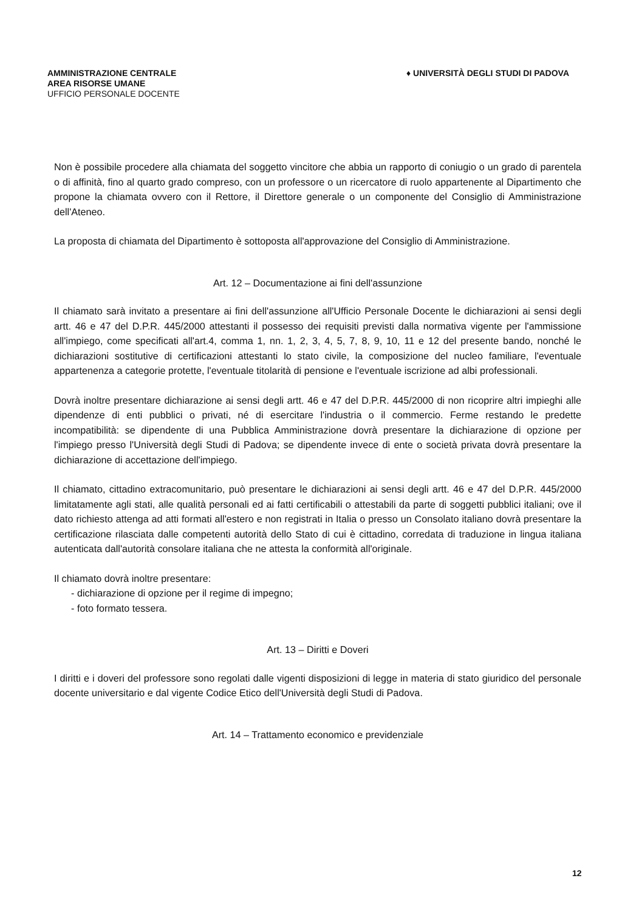AMMINISTRAZIONE CENTRALE
AREA RISORSE UMANE
UFFICIO PERSONALE DOCENTE
♦ UNIVERSITÀ DEGLI STUDI DI PADOVA
Non è possibile procedere alla chiamata del soggetto vincitore che abbia un rapporto di coniugio o un grado di parentela o di affinità, fino al quarto grado compreso, con un professore o un ricercatore di ruolo appartenente al Dipartimento che propone la chiamata ovvero con il Rettore, il Direttore generale o un componente del Consiglio di Amministrazione dell'Ateneo.
La proposta di chiamata del Dipartimento è sottoposta all'approvazione del Consiglio di Amministrazione.
Art. 12 – Documentazione ai fini dell'assunzione
Il chiamato sarà invitato a presentare ai fini dell'assunzione all'Ufficio Personale Docente le dichiarazioni ai sensi degli artt. 46 e 47 del D.P.R. 445/2000 attestanti il possesso dei requisiti previsti dalla normativa vigente per l'ammissione all'impiego, come specificati all'art.4, comma 1, nn. 1, 2, 3, 4, 5, 7, 8, 9, 10, 11 e 12 del presente bando, nonché le dichiarazioni sostitutive di certificazioni attestanti lo stato civile, la composizione del nucleo familiare, l'eventuale appartenenza a categorie protette, l'eventuale titolarità di pensione e l'eventuale iscrizione ad albi professionali.
Dovrà inoltre presentare dichiarazione ai sensi degli artt. 46 e 47 del D.P.R. 445/2000 di non ricoprire altri impieghi alle dipendenze di enti pubblici o privati, né di esercitare l'industria o il commercio. Ferme restando le predette incompatibilità: se dipendente di una Pubblica Amministrazione dovrà presentare la dichiarazione di opzione per l'impiego presso l'Università degli Studi di Padova; se dipendente invece di ente o società privata dovrà presentare la dichiarazione di accettazione dell'impiego.
Il chiamato, cittadino extracomunitario, può presentare le dichiarazioni ai sensi degli artt. 46 e 47 del D.P.R. 445/2000 limitatamente agli stati, alle qualità personali ed ai fatti certificabili o attestabili da parte di soggetti pubblici italiani; ove il dato richiesto attenga ad atti formati all'estero e non registrati in Italia o presso un Consolato italiano dovrà presentare la certificazione rilasciata dalle competenti autorità dello Stato di cui è cittadino, corredata di traduzione in lingua italiana autenticata dall'autorità consolare italiana che ne attesta la conformità all'originale.
Il chiamato dovrà inoltre presentare:
- dichiarazione di opzione per il regime di impegno;
- foto formato tessera.
Art. 13 – Diritti e Doveri
I diritti e i doveri del professore sono regolati dalle vigenti disposizioni di legge in materia di stato giuridico del personale docente universitario e dal vigente Codice Etico dell'Università degli Studi di Padova.
Art. 14 – Trattamento economico e previdenziale
12